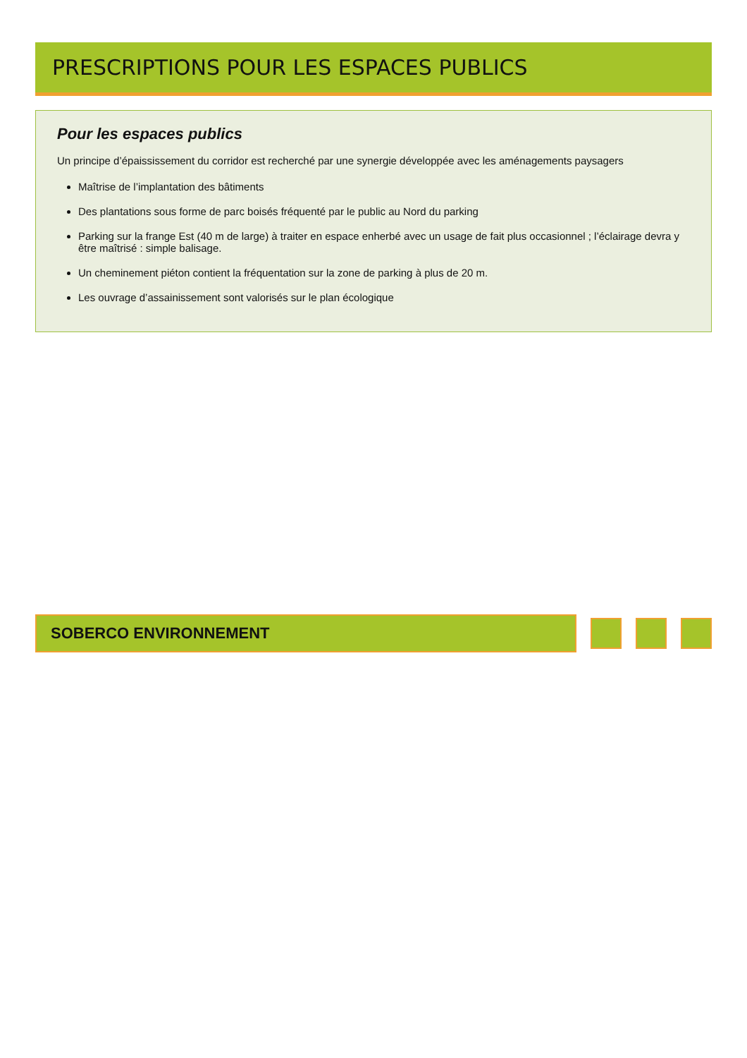PRESCRIPTIONS POUR LES ESPACES PUBLICS
Pour les espaces publics
Un principe d’épaississement du corridor est recherché par une synergie développée avec les aménagements paysagers
Maîtrise de l’implantation des bâtiments
Des plantations sous forme de parc boisés fréquenté par le public au Nord du parking
Parking sur la frange Est (40 m de large) à traiter en espace enherbé avec un usage de fait plus occasionnel ; l’éclairage devra y être maîtrisé : simple balisage.
Un cheminement piéton contient la fréquentation sur la zone de parking à plus de 20 m.
Les ouvrage d’assainissement sont valorisés sur le plan écologique
SOBERCO ENVIRONNEMENT